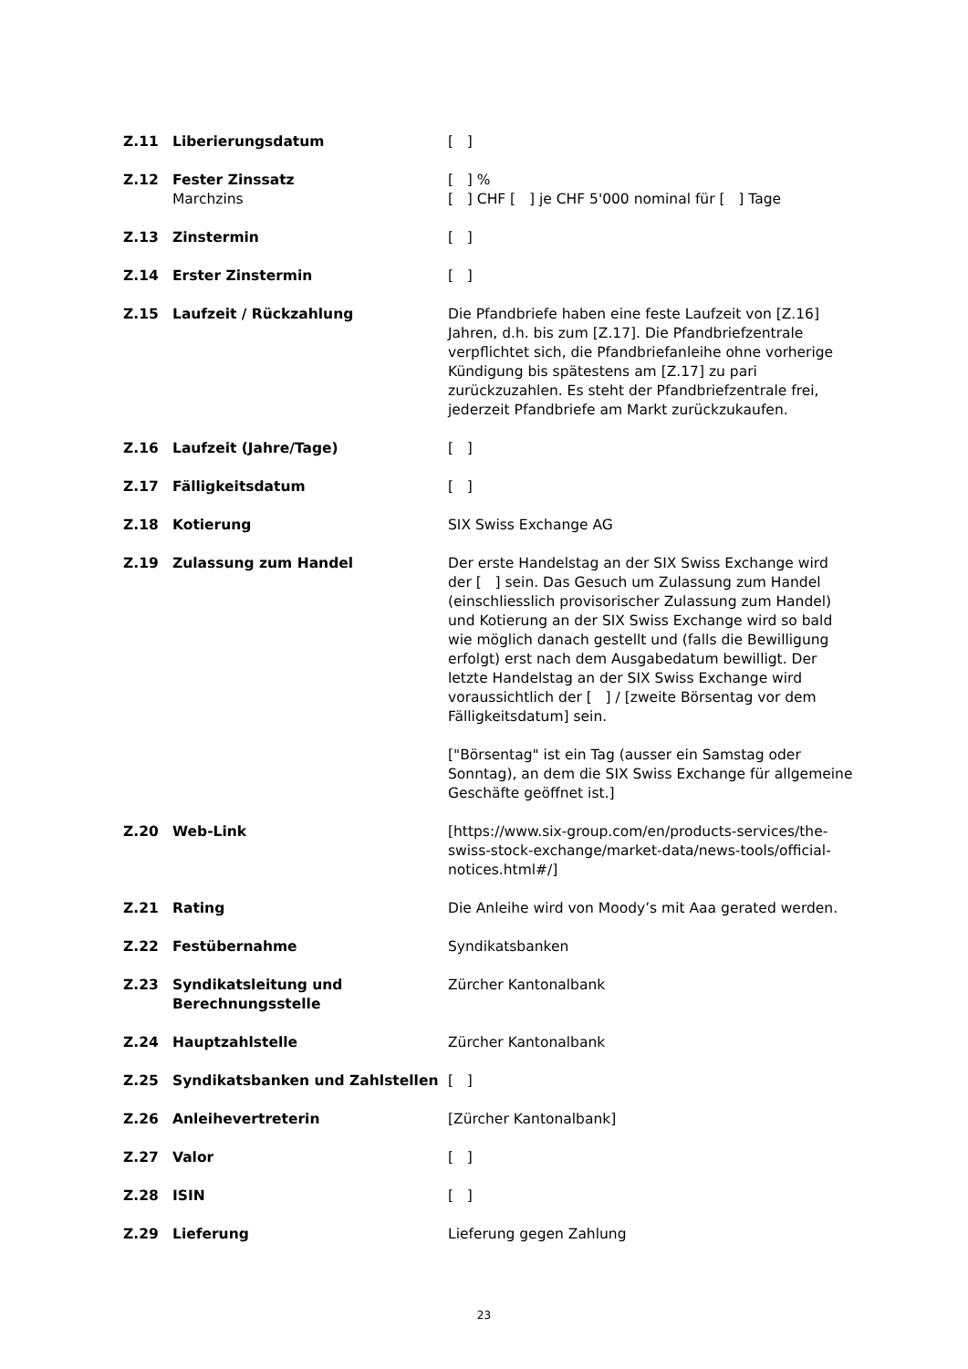| Z.11 | Liberierungsdatum | [ ] |
| Z.12 | Fester Zinssatz Marchzins | [ ] % [ ] CHF [ ] je CHF 5'000 nominal für [ ] Tage |
| Z.13 | Zinstermin | [ ] |
| Z.14 | Erster Zinstermin | [ ] |
| Z.15 | Laufzeit / Rückzahlung | Die Pfandbriefe haben eine feste Laufzeit von [Z.16] Jahren, d.h. bis zum [Z.17]. Die Pfandbriefzentrale verpflichtet sich, die Pfandbriefanleihe ohne vorherige Kündigung bis spätestens am [Z.17] zu pari zurückzuzahlen. Es steht der Pfandbriefzentrale frei, jederzeit Pfandbriefe am Markt zurückzukaufen. |
| Z.16 | Laufzeit (Jahre/Tage) | [ ] |
| Z.17 | Fälligkeitsdatum | [ ] |
| Z.18 | Kotierung | SIX Swiss Exchange AG |
| Z.19 | Zulassung zum Handel | Der erste Handelstag an der SIX Swiss Exchange wird der [ ] sein. Das Gesuch um Zulassung zum Handel (einschliesslich provisorischer Zulassung zum Handel) und Kotierung an der SIX Swiss Exchange wird so bald wie möglich danach gestellt und (falls die Bewilligung erfolgt) erst nach dem Ausgabedatum bewilligt. Der letzte Handelstag an der SIX Swiss Exchange wird voraussichtlich der [ ] / [zweite Börsentag vor dem Fälligkeitsdatum] sein. ["Börsentag" ist ein Tag (ausser ein Samstag oder Sonntag), an dem die SIX Swiss Exchange für allgemeine Geschäfte geöffnet ist.] |
| Z.20 | Web-Link | [https://www.six-group.com/en/products-services/the-swiss-stock-exchange/market-data/news-tools/official-notices.html#/] |
| Z.21 | Rating | Die Anleihe wird von Moody’s mit Aaa gerated werden. |
| Z.22 | Festübernahme | Syndikatsbanken |
| Z.23 | Syndikatsleitung und Berechnungsstelle | Zürcher Kantonalbank |
| Z.24 | Hauptzahlstelle | Zürcher Kantonalbank |
| Z.25 | Syndikatsbanken und Zahlstellen | [ ] |
| Z.26 | Anleihevertreterin | [Zürcher Kantonalbank] |
| Z.27 | Valor | [ ] |
| Z.28 | ISIN | [ ] |
| Z.29 | Lieferung | Lieferung gegen Zahlung |
23